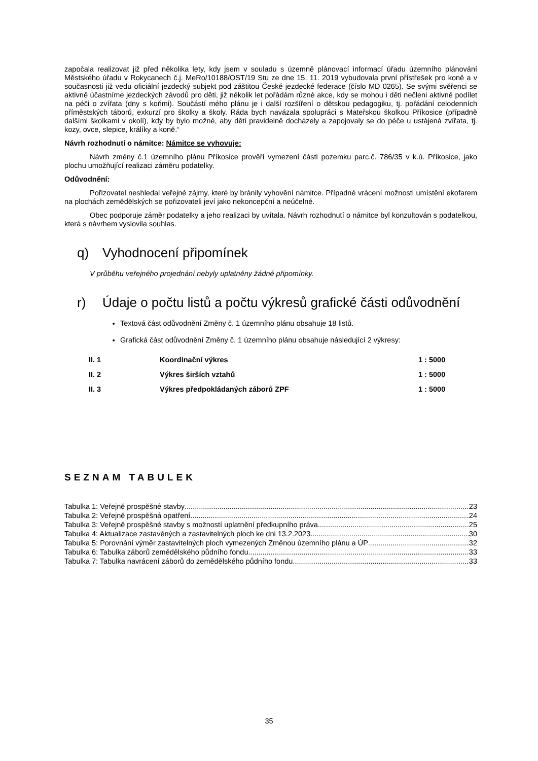započala realizovat již před několika lety, kdy jsem v souladu s územně plánovací informací úřadu územního plánování Městského úřadu v Rokycanech č.j. MeRo/10188/OST/19 Stu ze dne 15. 11. 2019 vybudovala první přístřešek pro koně a v současnosti již vedu oficiální jezdecký subjekt pod záštitou České jezdecké federace (číslo MD 0265). Se svými svěřenci se aktivně účastníme jezdeckých závodů pro děti, již několik let pořádám různé akce, kdy se mohou i děti nečleni aktivně podílet na péči o zvířata (dny s koňmi). Součástí mého plánu je i další rozšíření o dětskou pedagogiku, tj. pořádání celodenních příměstských táborů, exkurzí pro školky a školy. Ráda bych navázala spolupráci s Mateřskou školkou Příkosice (případně dalšími školkami v okolí), kdy by bylo možné, aby děti pravidelně docházely a zapojovaly se do péče u ustájená zvířata, tj. kozy, ovce, slepice, králíky a koně.“
Návrh rozhodnutí o námitce: Námitce se vyhovuje:
Návrh změny č.1 územního plánu Příkosice prověří vymezení části pozemku parc.č. 786/35 v k.ú. Příkosice, jako plochu umožňující realizaci záměru podatelky.
Odůvodnění:
Pořizovatel neshledal veřejné zájmy, které by bránily vyhovění námitce. Případné vrácení možnosti umístění ekofarem na plochách zemědělských se pořizovateli jeví jako nekoncepční a neúčelné.
Obec podporuje záměr podatelky a jeho realizaci by uvítala. Návrh rozhodnutí o námitce byl konzultován s podatelkou, která s návrhem vyslovila souhlas.
q) Vyhodnocení připomínek
V průběhu veřejného projednání nebyly uplatněny žádné připomínky.
r) Údaje o počtu listů a počtu výkresů grafické části odůvodnění
Textová část odůvodnění Změny č. 1 územního plánu obsahuje 18 listů.
Grafická část odůvodnění Změny č. 1 územního plánu obsahuje následující 2 výkresy:
| II. 1 | Koordinační výkres | 1 : 5000 |
| II. 2 | Výkres širších vztahů | 1 : 5000 |
| II. 3 | Výkres předpokládaných záborů ZPF | 1 : 5000 |
SEZNAM TABULEK
Tabulka 1: Veřejně prospěšné stavby 23
Tabulka 2: Veřejně prospěšná opatření 24
Tabulka 3: Veřejně prospěšné stavby s možností uplatnění předkupního práva 25
Tabulka 4: Aktualizace zastavěných a zastavitelných ploch ke dni 13.2.2023 30
Tabulka 5: Porovnání výměr zastavitelných ploch vymezených Změnou územního plánu a ÚP 32
Tabulka 6: Tabulka záborů zemědělského půdního fondu 33
Tabulka 7: Tabulka navrácení záborů do zemědělského půdního fondu 33
35